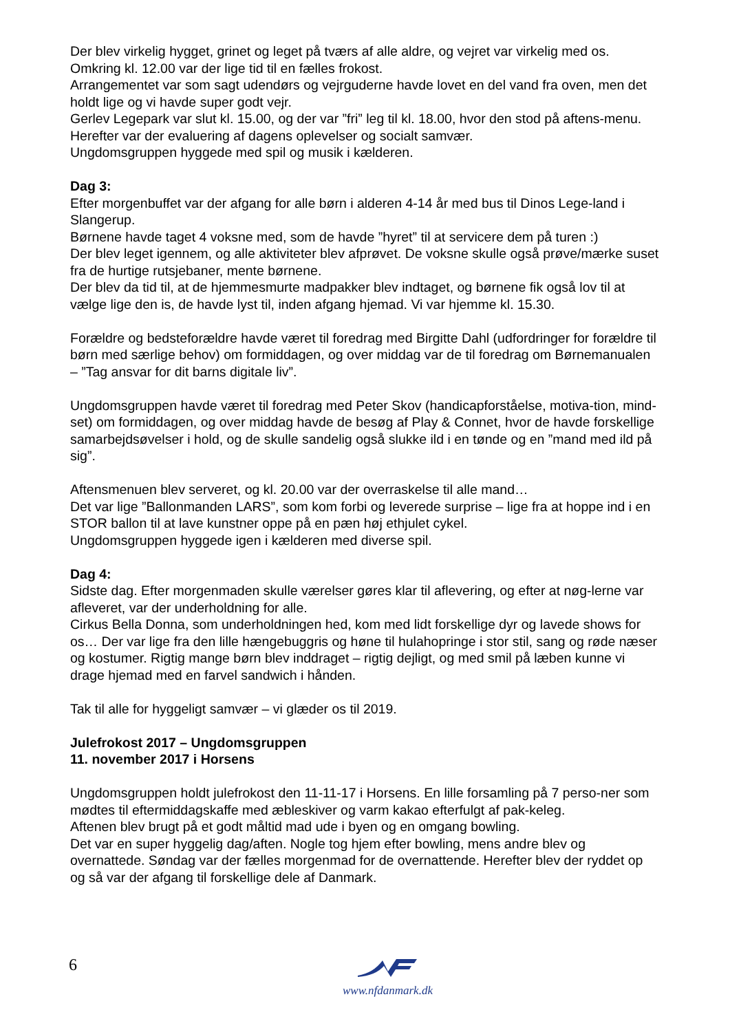Der blev virkelig hygget, grinet og leget på tværs af alle aldre, og vejret var virkelig med os. Omkring kl. 12.00 var der lige tid til en fælles frokost.
Arrangementet var som sagt udendørs og vejrguderne havde lovet en del vand fra oven, men det holdt lige og vi havde super godt vejr.
Gerlev Legepark var slut kl. 15.00, og der var ”fri” leg til kl. 18.00, hvor den stod på aftens-menu. Herefter var der evaluering af dagens oplevelser og socialt samvær.
Ungdomsgruppen hyggede med spil og musik i kælderen.
Dag 3:
Efter morgenbuffet var der afgang for alle børn i alderen 4-14 år med bus til Dinos Lege-land i Slangerup.
Børnene havde taget 4 voksne med, som de havde ”hyret” til at servicere dem på turen :)
Der blev leget igennem, og alle aktiviteter blev afprøvet. De voksne skulle også prøve/mærke suset fra de hurtige rutsjebaner, mente børnene.
Der blev da tid til, at de hjemmesmurte madpakker blev indtaget, og børnene fik også lov til at vælge lige den is, de havde lyst til, inden afgang hjemad. Vi var hjemme kl. 15.30.
Forældre og bedsteforældre havde været til foredrag med Birgitte Dahl (udfordringer for forældre til børn med særlige behov) om formiddagen, og over middag var de til foredrag om Børnemanualen – ”Tag ansvar for dit barns digitale liv”.
Ungdomsgruppen havde været til foredrag med Peter Skov (handicapforståelse, motiva-tion, mind-set) om formiddagen, og over middag havde de besøg af Play & Connet, hvor de havde forskellige samarbejdsøvelser i hold, og de skulle sandelig også slukke ild i en tønde og en ”mand med ild på sig”.
Aftensmenuen blev serveret, og kl. 20.00 var der overraskelse til alle mand…
Det var lige ”Ballonmanden LARS”, som kom forbi og leverede surprise – lige fra at hoppe ind i en STOR ballon til at lave kunstner oppe på en pæn høj ethjulet cykel.
Ungdomsgruppen hyggede igen i kælderen med diverse spil.
Dag 4:
Sidste dag. Efter morgenmaden skulle værelser gøres klar til aflevering, og efter at nøg-lerne var afleveret, var der underholdning for alle.
Cirkus Bella Donna, som underholdningen hed, kom med lidt forskellige dyr og lavede shows for os… Der var lige fra den lille hængebuggris og høne til hulahopringe i stor stil, sang og røde næser og kostumer. Rigtig mange børn blev inddraget – rigtig dejligt, og med smil på læben kunne vi drage hjemad med en farvel sandwich i hånden.
Tak til alle for hyggeligt samvær – vi glæder os til 2019.
Julefrokost 2017 – Ungdomsgruppen
11. november 2017 i Horsens
Ungdomsgruppen holdt julefrokost den 11-11-17 i Horsens. En lille forsamling på 7 perso-ner som mødtes til eftermiddagskaffe med æbleskiver og varm kakao efterfulgt af pak-keleg.
Aftenen blev brugt på et godt måltid mad ude i byen og en omgang bowling.
Det var en super hyggelig dag/aften. Nogle tog hjem efter bowling, mens andre blev og overnattede. Søndag var der fælles morgenmad for de overnattende. Herefter blev der ryddet op og så var der afgang til forskellige dele af Danmark.
6 www.nfdanmark.dk